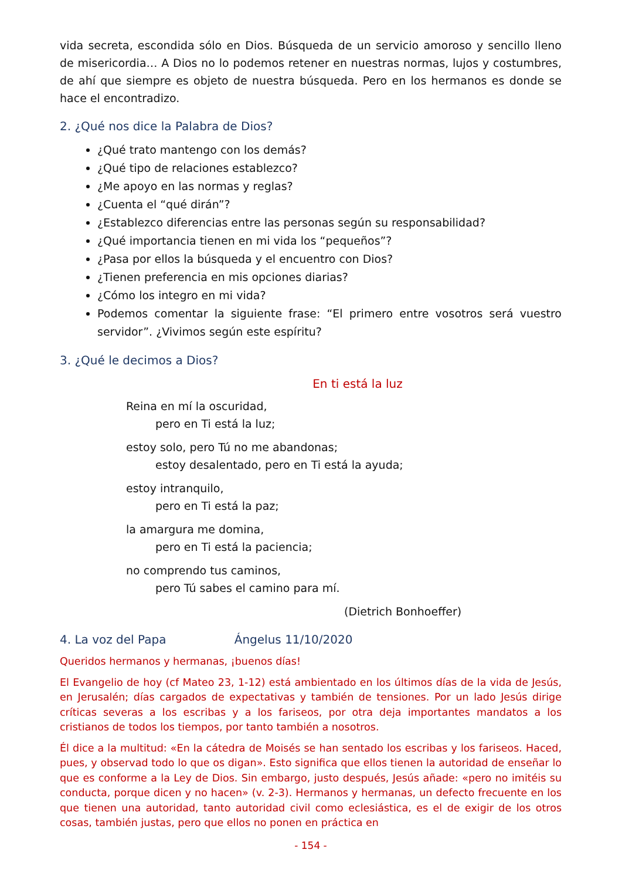vida secreta, escondida sólo en Dios. Búsqueda de un servicio amoroso y sencillo lleno de misericordia… A Dios no lo podemos retener en nuestras normas, lujos y costumbres, de ahí que siempre es objeto de nuestra búsqueda. Pero en los hermanos es donde se hace el encontradizo.
2. ¿Qué nos dice la Palabra de Dios?
¿Qué trato mantengo con los demás?
¿Qué tipo de relaciones establezco?
¿Me apoyo en las normas y reglas?
¿Cuenta el “qué dirán”?
¿Establezco diferencias entre las personas según su responsabilidad?
¿Qué importancia tienen en mi vida los “pequeños”?
¿Pasa por ellos la búsqueda y el encuentro con Dios?
¿Tienen preferencia en mis opciones diarias?
¿Cómo los integro en mi vida?
Podemos comentar la siguiente frase: “El primero entre vosotros será vuestro servidor”. ¿Vivimos según este espíritu?
3. ¿Qué le decimos a Dios?
En ti está la luz
Reina en mí la oscuridad,
pero en Ti está la luz;
estoy solo, pero Tú no me abandonas;
estoy desalentado, pero en Ti está la ayuda;
estoy intranquilo,
pero en Ti está la paz;
la amargura me domina,
pero en Ti está la paciencia;
no comprendo tus caminos,
pero Tú sabes el camino para mí.
(Dietrich Bonhoeffer)
4. La voz del Papa Ángelus 11/10/2020
Queridos hermanos y hermanas, ¡buenos días!
El Evangelio de hoy (cf Mateo 23, 1-12) está ambientado en los últimos días de la vida de Jesús, en Jerusalén; días cargados de expectativas y también de tensiones. Por un lado Jesús dirige críticas severas a los escribas y a los fariseos, por otra deja importantes mandatos a los cristianos de todos los tiempos, por tanto también a nosotros.
Él dice a la multitud: «En la cátedra de Moisés se han sentado los escribas y los fariseos. Haced, pues, y observad todo lo que os digan». Esto significa que ellos tienen la autoridad de enseñar lo que es conforme a la Ley de Dios. Sin embargo, justo después, Jesús añade: «pero no imitéis su conducta, porque dicen y no hacen» (v. 2-3). Hermanos y hermanas, un defecto frecuente en los que tienen una autoridad, tanto autoridad civil como eclesiástica, es el de exigir de los otros cosas, también justas, pero que ellos no ponen en práctica en
- 154 -